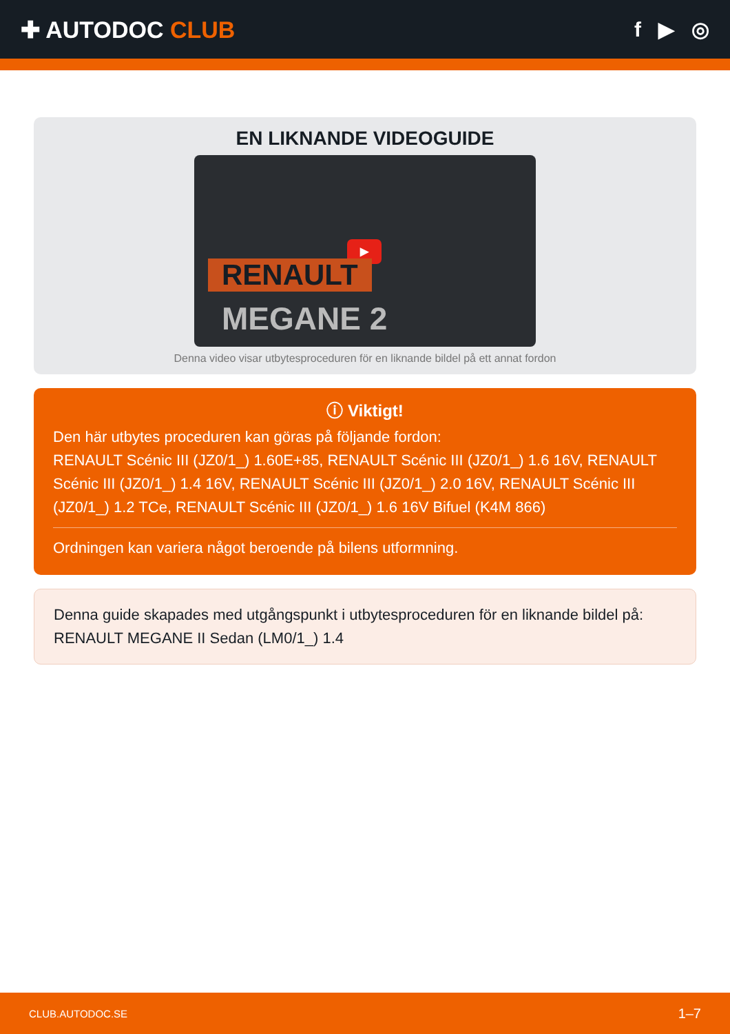✚ AUTODOC CLUB f ▶ ◎
EN LIKNANDE VIDEOGUIDE
▶
RENAULT
MEGANE 2
Denna video visar utbytesproceduren för en liknande bildel på ett annat fordon
ⓘ Viktigt!
Den här utbytes proceduren kan göras på följande fordon:
RENAULT Scénic III (JZ0/1_) 1.60E+85, RENAULT Scénic III (JZ0/1_) 1.6 16V, RENAULT Scénic III (JZ0/1_) 1.4 16V, RENAULT Scénic III (JZ0/1_) 2.0 16V, RENAULT Scénic III (JZ0/1_) 1.2 TCe, RENAULT Scénic III (JZ0/1_) 1.6 16V Bifuel (K4M 866)
Ordningen kan variera något beroende på bilens utformning.
Denna guide skapades med utgångspunkt i utbytesproceduren för en liknande bildel på: RENAULT MEGANE II Sedan (LM0/1_) 1.4
CLUB.AUTODOC.SE 1–7